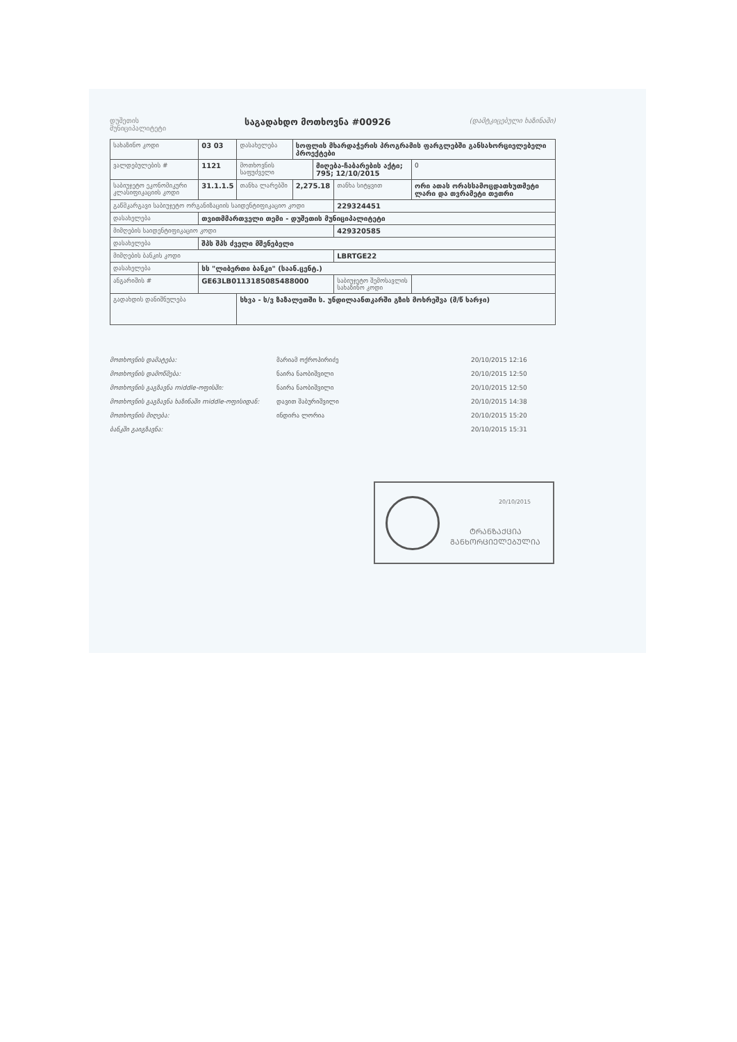დუშეთის
მუნიციპალიტეტი საგადახდო მოთხოვნა #00926 (დამტკიცებული ხაზინაში)
| სახაზინო კოდი | 03 03 | დასახელება | სოფლის მხარდაჭერის პროგრამის ფარგლებში განსახორციელებელი პროექტები | | | | |
| ვალდებულების # | 1121 | მოთხოვნის საფუძველი | | მიღება-ჩაბარების აქტი; 795; 12/10/2015 | | | 0 |
| საბიუჯეტო ეკონომიკური კლასიფიკაციის კოდი | 31.1.1.5 | თანხა ლარებში | 2,275.18 | | თანხა სიტყვით | ორი ათას ორასსამოცდათხუთმეტი ლარი და თვრამეტი თეთრი | |
| გაწმკარგავი საბიუჯეტო ორგანიზაციის საიდენტიფიკაციო კოდი | | | | | 229324451 | | |
| დასახელება | თვითმმართველი თემი - დუშეთის მუნიციპალიტეტი | | | | | | |
| მიმღების საიდენტიფიკაციო კოდი | | | | | 429320585 | | |
| დასახელება | შპს შპს ძველი მშენებელი | | | | | | |
| მიმღების ბანკის კოდი | | | | | LBRTGE22 | | |
| დასახელება | სს "ლიბერთი ბანკი" (საან.ცენტ.) | | | | | | |
| ანგარიშის # | GE63LB0113185085488000 | | | | საბიუჯეტო შემოსავლის სახაზინო კოდი | | |
| გადახდის დანიშნულება | | სხვა - ს/ვ ზაზალეთში ს. უნდილაანთკარში გზის მოხრეშვა (მ/წ ხარჯი) | | | | | |
მოთხოვნის დამატება: მარიამ ოქროპირიძე 20/10/2015 12:16
მოთხოვნის დამოწმება: ნაირა ნაობიშვილი 20/10/2015 12:50
მოთხოვნის გაგზავნა middle-ოფისში: ნაირა ნაობიშვილი 20/10/2015 12:50
მოთხოვნის გაგზავნა ხაზინაში middle-ოფისიდან: დავით შაბურიშვილი 20/10/2015 14:38
მოთხოვნის მიღება: ინდირა ლორია 20/10/2015 15:20
ბანკში გაიგზავნა: 20/10/2015 15:31
20/10/2015
ᲢᲠᲐᲜᲖᲐᲥᲪᲘᲐ
ᲒᲐᲜᲮᲝᲠᲪᲘᲔᲚᲔᲑᲣᲚᲘᲐ